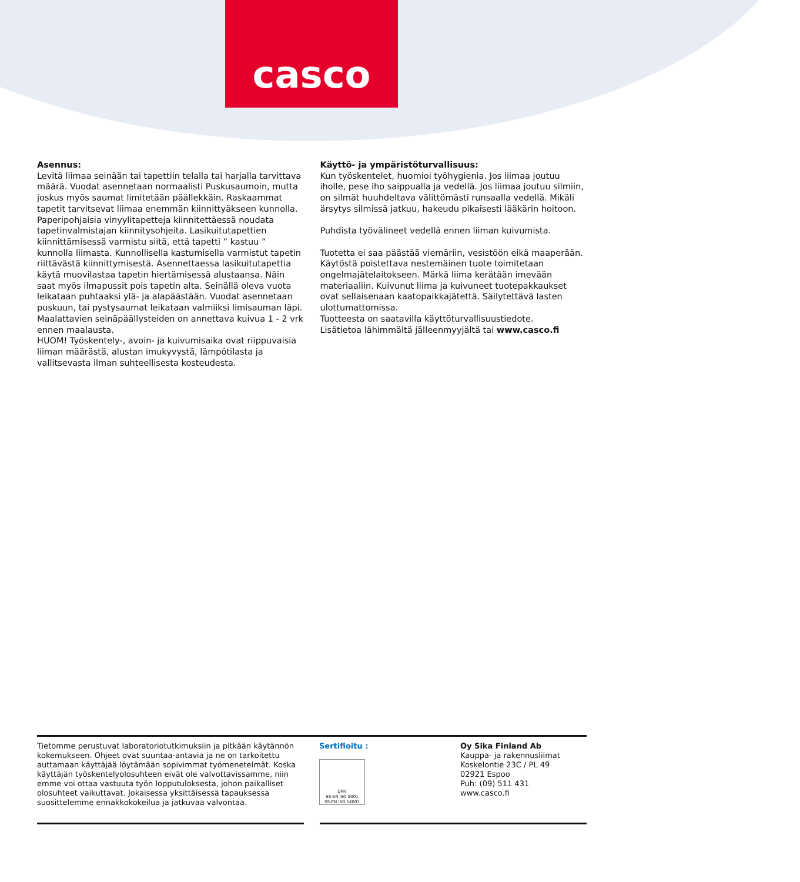casco
Asennus:
Levitä liimaa seinään tai tapettiin telalla tai harjalla tarvittava määrä. Vuodat asennetaan normaalisti Puskusaumoin, mutta joskus myös saumat limitetään päällekkäin. Raskaammat tapetit tarvitsevat liimaa enemmän kiinnittyäkseen kunnolla. Paperipohjaisia vinyylitapetteja kiinnitettäessä noudata tapetinvalmistajan kiinnitysohjeita. Lasikuitutapettien kiinnittämisessä varmistu siitä, että tapetti ” kastuu ” kunnolla liimasta. Kunnollisella kastumisella varmistut tapetin riittävästä kiinnittymisestä. Asennettaessa lasikuitutapettia käytä muovilastaa tapetin hiertämisessä alustaansa. Näin saat myös ilmapussit pois tapetin alta. Seinällä oleva vuota leikataan puhtaaksi ylä- ja alapäästään. Vuodat asennetaan puskuun, tai pystysaumat leikataan valmiiksi limisauman läpi. Maalattavien seinäpäällysteiden on annettava kuivua 1 - 2 vrk ennen maalausta.
HUOM! Työskentely-, avoin- ja kuivumisaika ovat riippuvaisia liiman määrästä, alustan imukyvystä, lämpötilasta ja vallitsevasta ilman suhteellisesta kosteudesta.
Käyttö- ja ympäristöturvallisuus:
Kun työskentelet, huomioi työhygienia. Jos liimaa joutuu iholle, pese iho saippualla ja vedellä. Jos liimaa joutuu silmiin, on silmät huuhdeltava välittömästi runsaalla vedellä. Mikäli ärsytys silmissä jatkuu, hakeudu pikaisesti lääkärin hoitoon.
Puhdista työvälineet vedellä ennen liiman kuivumista.
Tuotetta ei saa päästää viemäriin, vesistöön eikä maaperään. Käytöstä poistettava nestemäinen tuote toimitetaan ongelmajätelaitokseen. Märkä liima kerätään imevään materiaaliin. Kuivunut liima ja kuivuneet tuotepakkaukset ovat sellaisenaan kaatopaikkajätettä. Säilytettävä lasten ulottumattomissa.
Tuotteesta on saatavilla käyttöturvallisuustiedote.
Lisätietoa lähimmältä jälleenmyyjältä tai www.casco.fi
Tietomme perustuvat laboratoriotutkimuksiin ja pitkään käytännön kokemukseen. Ohjeet ovat suuntaa-antavia ja ne on tarkoitettu auttamaan käyttäjää löytämään sopivimmat työmenetelmät. Koska käyttäjän työskentelyolosuhteen eivät ole valvottavissamme, niin emme voi ottaa vastuuta työn lopputuloksesta, johon paikalliset olosuhteet vaikuttavat. Jokaisessa yksittäisessä tapauksessa suosittelemme ennakkokokeilua ja jatkuvaa valvontaa.
Sertifioitu :
DNV
SS-EN ISO 9001
SS-EN ISO 14001
Oy Sika Finland Ab
Kauppa- ja rakennusliimat
Koskelontie 23C / PL 49
02921 Espoo
Puh: (09) 511 431
www.casco.fi